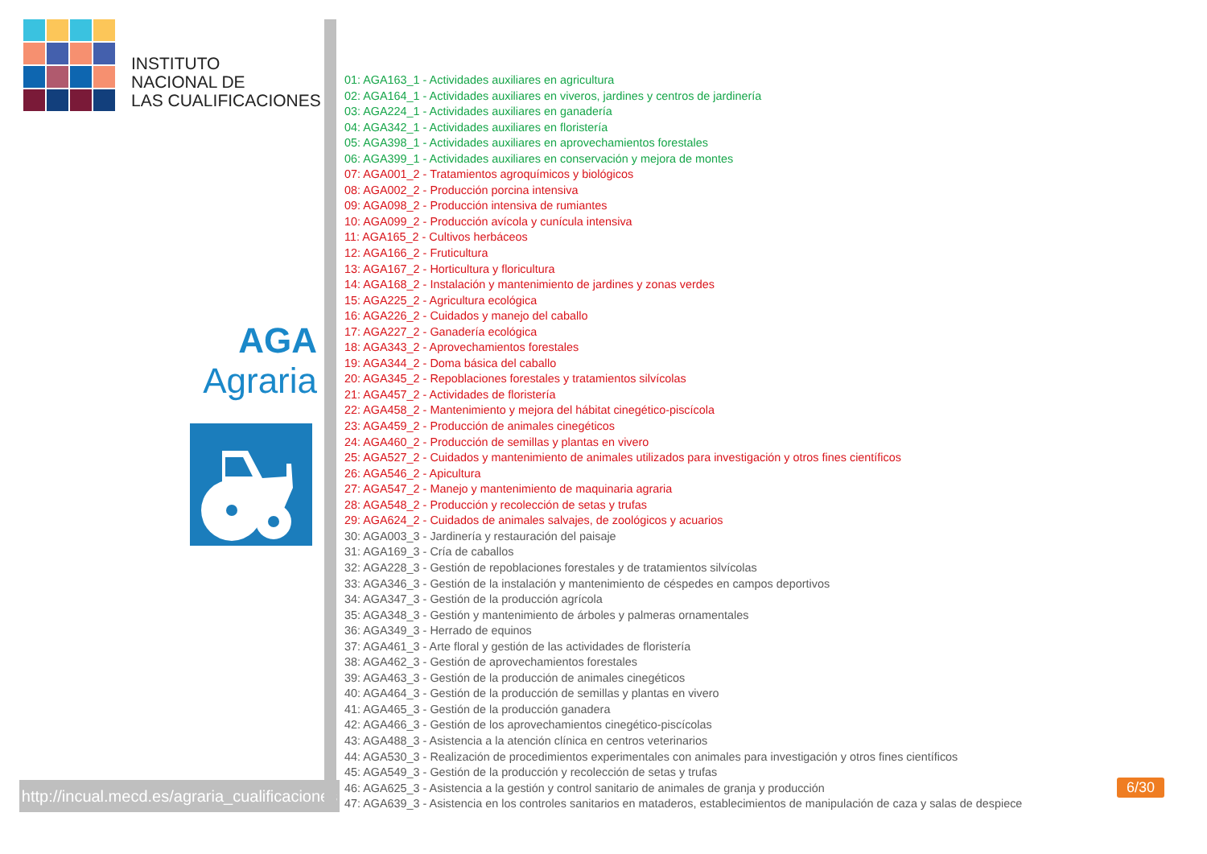INSTITUTO
NACIONAL DE
LAS CUALIFICACIONES
AGA
Agraria
http://incual.mecd.es/agraria_cualificaciones
01: AGA163_1 - Actividades auxiliares en agricultura
02: AGA164_1 - Actividades auxiliares en viveros, jardines y centros de jardinería
03: AGA224_1 - Actividades auxiliares en ganadería
04: AGA342_1 - Actividades auxiliares en floristería
05: AGA398_1 - Actividades auxiliares en aprovechamientos forestales
06: AGA399_1 - Actividades auxiliares en conservación y mejora de montes
07: AGA001_2 - Tratamientos agroquímicos y biológicos
08: AGA002_2 - Producción porcina intensiva
09: AGA098_2 - Producción intensiva de rumiantes
10: AGA099_2 - Producción avícola y cunícula intensiva
11: AGA165_2 - Cultivos herbáceos
12: AGA166_2 - Fruticultura
13: AGA167_2 - Horticultura y floricultura
14: AGA168_2 - Instalación y mantenimiento de jardines y zonas verdes
15: AGA225_2 - Agricultura ecológica
16: AGA226_2 - Cuidados y manejo del caballo
17: AGA227_2 - Ganadería ecológica
18: AGA343_2 - Aprovechamientos forestales
19: AGA344_2 - Doma básica del caballo
20: AGA345_2 - Repoblaciones forestales y tratamientos silvícolas
21: AGA457_2 - Actividades de floristería
22: AGA458_2 - Mantenimiento y mejora del hábitat cinegético-piscícola
23: AGA459_2 - Producción de animales cinegéticos
24: AGA460_2 - Producción de semillas y plantas en vivero
25: AGA527_2 - Cuidados y mantenimiento de animales utilizados para investigación y otros fines científicos
26: AGA546_2 - Apicultura
27: AGA547_2 - Manejo y mantenimiento de maquinaria agraria
28: AGA548_2 - Producción y recolección de setas y trufas
29: AGA624_2 - Cuidados de animales salvajes, de zoológicos y acuarios
30: AGA003_3 - Jardinería y restauración del paisaje
31: AGA169_3 - Cría de caballos
32: AGA228_3 - Gestión de repoblaciones forestales y de tratamientos silvícolas
33: AGA346_3 - Gestión de la instalación y mantenimiento de céspedes en campos deportivos
34: AGA347_3 - Gestión de la producción agrícola
35: AGA348_3 - Gestión y mantenimiento de árboles y palmeras ornamentales
36: AGA349_3 - Herrado de equinos
37: AGA461_3 - Arte floral y gestión de las actividades de floristería
38: AGA462_3 - Gestión de aprovechamientos forestales
39: AGA463_3 - Gestión de la producción de animales cinegéticos
40: AGA464_3 - Gestión de la producción de semillas y plantas en vivero
41: AGA465_3 - Gestión de la producción ganadera
42: AGA466_3 - Gestión de los aprovechamientos cinegético-piscícolas
43: AGA488_3 - Asistencia a la atención clínica en centros veterinarios
44: AGA530_3 - Realización de procedimientos experimentales con animales para investigación y otros fines científicos
45: AGA549_3 - Gestión de la producción y recolección de setas y trufas
46: AGA625_3 - Asistencia a la gestión y control sanitario de animales de granja y producción
47: AGA639_3 - Asistencia en los controles sanitarios en mataderos, establecimientos de manipulación de caza y salas de despiece
6/30